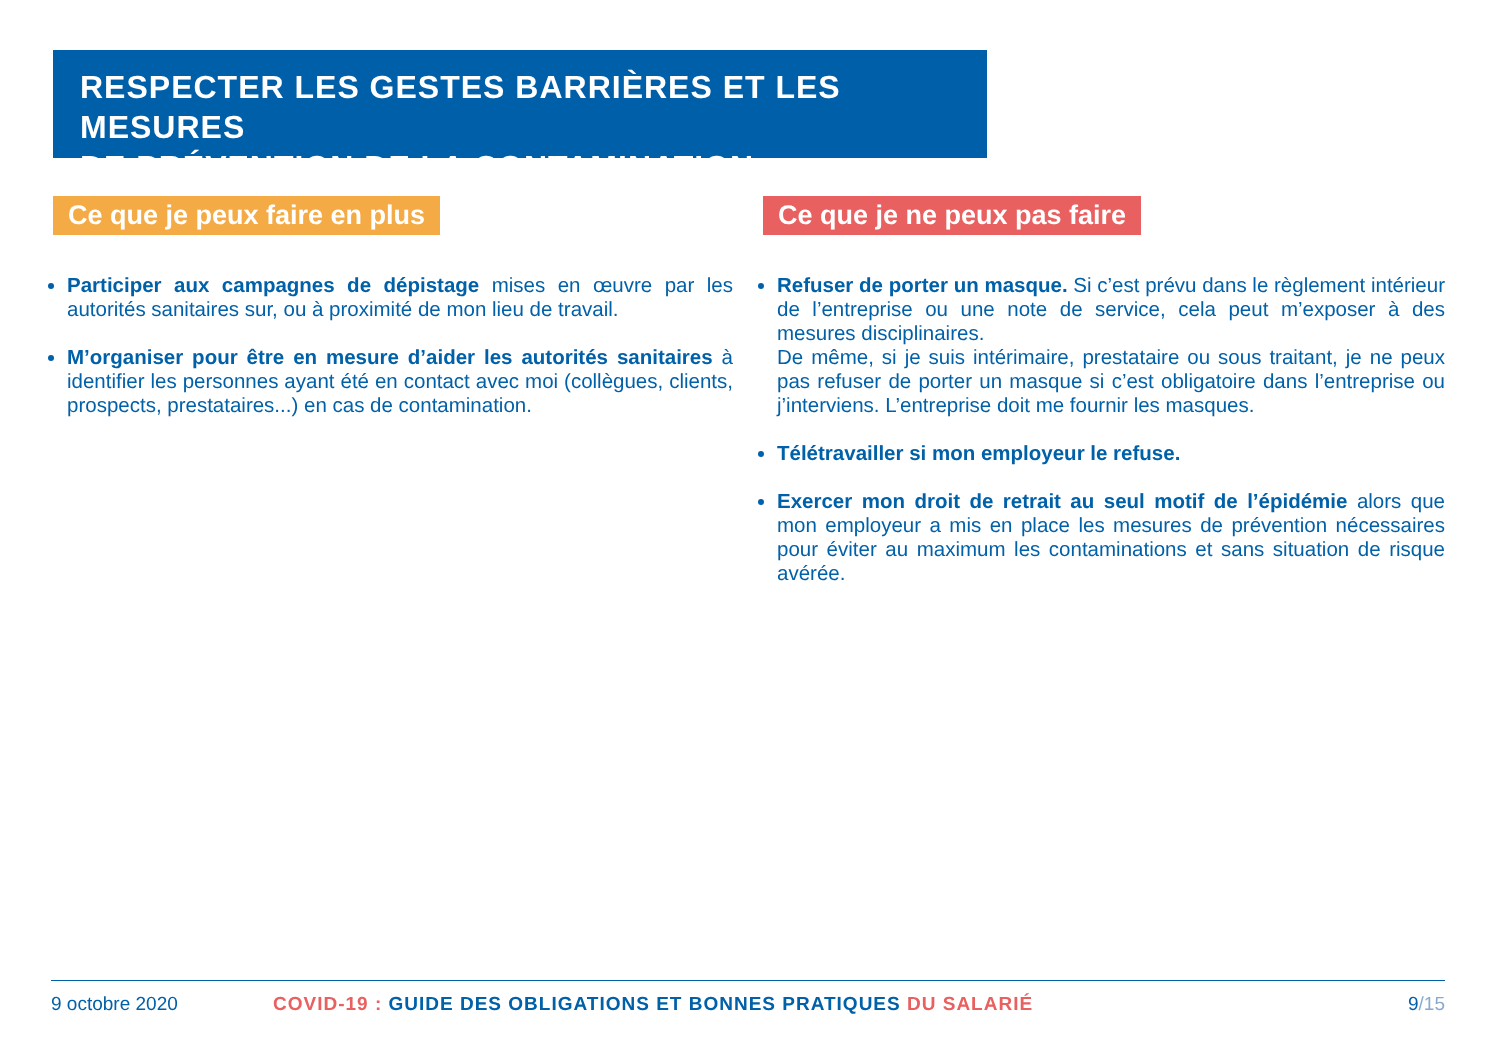RESPECTER LES GESTES BARRIÈRES ET LES MESURES
DE PRÉVENTION DE LA CONTAMINATION
Ce que je peux faire en plus
Participer aux campagnes de dépistage mises en œuvre par les autorités sanitaires sur, ou à proximité de mon lieu de travail.
M’organiser pour être en mesure d’aider les autorités sanitaires à identifier les personnes ayant été en contact avec moi (collègues, clients, prospects, prestataires...) en cas de contamination.
Ce que je ne peux pas faire
Refuser de porter un masque. Si c’est prévu dans le règlement intérieur de l’entreprise ou une note de service, cela peut m’exposer à des mesures disciplinaires.
De même, si je suis intérimaire, prestataire ou sous traitant, je ne peux pas refuser de porter un masque si c’est obligatoire dans l’entreprise ou j’interviens. L’entreprise doit me fournir les masques.
Télétravailler si mon employeur le refuse.
Exercer mon droit de retrait au seul motif de l’épidémie alors que mon employeur a mis en place les mesures de prévention nécessaires pour éviter au maximum les contaminations et sans situation de risque avérée.
9 octobre 2020 COVID-19 : GUIDE DES OBLIGATIONS ET BONNES PRATIQUES DU SALARIÉ 9/15